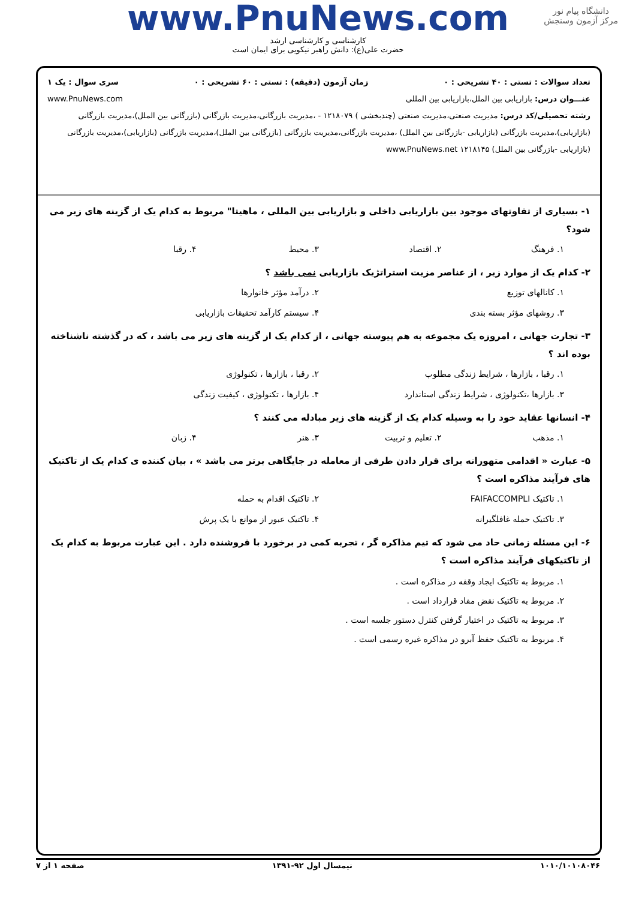دانشگاه پیام نور
مرکز آزمون وسنجش
www.PnuNews.com
کارشناسی و کارشناسی ارشد
حضرت علی(ع): دانش راهبر نیکویی برای ایمان است
تعداد سوالات : تستی : ۴۰ تشریحی : ۰ زمان آزمون (دقیقه) : تستی : ۶۰ تشریحی : ۰ سری سوال : یک ۱
عنـــوان درس: بازاریابی بین الملل،بازاریابی بین المللی www.PnuNews.com
رشته تحصیلی/کد درس: مدیریت صنعتی،مدیریت صنعتی (چندبخشی ) ۱۲۱۸۰۷۹ - ،مدیریت بازرگانی،مدیریت بازرگانی (بازرگانی بین الملل)،مدیریت بازرگانی (بازاریابی)،مدیریت بازرگانی (بازاریابی -بازرگانی بین الملل) ،مدیریت بازرگانی،مدیریت بازرگانی (بازرگانی بین الملل)،مدیریت بازرگانی (بازاریابی)،مدیریت بازرگانی (بازاریابی -بازرگانی بین الملل) ۱۲۱۸۱۴۵ www.PnuNews.net
۱- بسیاری از تفاوتهای موجود بین بازاریابی داخلی و بازاریابی بین المللی ، ماهیتا" مربوط به کدام یک از گزینه های زیر می شود؟
۱. فرهنگ ۲. اقتصاد ۳. محیط ۴. رقبا
۲- کدام یک از موارد زیر ، از عناصر مزیت استراتژیک بازاریابی نمی باشد ؟
۱. کانالهای توزیع ۲. درآمد مؤثر خانوارها ۳. روشهای مؤثر بسته بندی ۴. سیستم کارآمد تحقیقات بازاریابی
۳- تجارت جهانی ، امروزه یک مجموعه به هم پیوسته جهانی ، از کدام یک از گزینه های زیر می باشد ، که در گذشته ناشناخته بوده اند ؟
۱. رقبا ، بازارها ، شرایط زندگی مطلوب ۲. رقبا ، بازارها ، تکنولوژی ۳. بازارها ،تکنولوژی ، شرایط زندگی استاندارد ۴. بازارها ، تکنولوژی ، کیفیت زندگی
۴- انسانها عقاید خود را به وسیله کدام یک از گزینه های زیر مبادله می کنند ؟
۱. مذهب ۲. تعلیم و تربیت ۳. هنر ۴. زبان
۵- عبارت « اقدامی متهورانه برای قرار دادن طرفی از معامله در جایگاهی برتر می باشد » ، بیان کننده ی کدام یک از تاکتیک های فرآیند مذاکره است ؟
۱. تاکتیک FAIFACCOMPLI ۲. تاکتیک اقدام به حمله ۳. تاکتیک حمله غافلگیرانه ۴. تاکتیک عبور از موانع با یک پرش
۶- این مسئله زمانی حاد می شود که تیم مذاکره گر ، تجربه کمی در برخورد با فروشنده دارد . این عبارت مربوط به کدام یک از تاکتیکهای فرآیند مذاکره است ؟
۱. مربوط به تاکتیک ایجاد وقفه در مذاکره است .
۲. مربوط به تاکتیک نقض مفاد قرارداد است .
۳. مربوط به تاکتیک در اختیار گرفتن کنترل دستور جلسه است .
۴. مربوط به تاکتیک حفظ آبرو در مذاکره غیره رسمی است .
۱۰۱۰/۱۰۱۰۸۰۴۶ نیمسال اول ۹۲-۱۳۹۱ صفحه ۱ از ۷